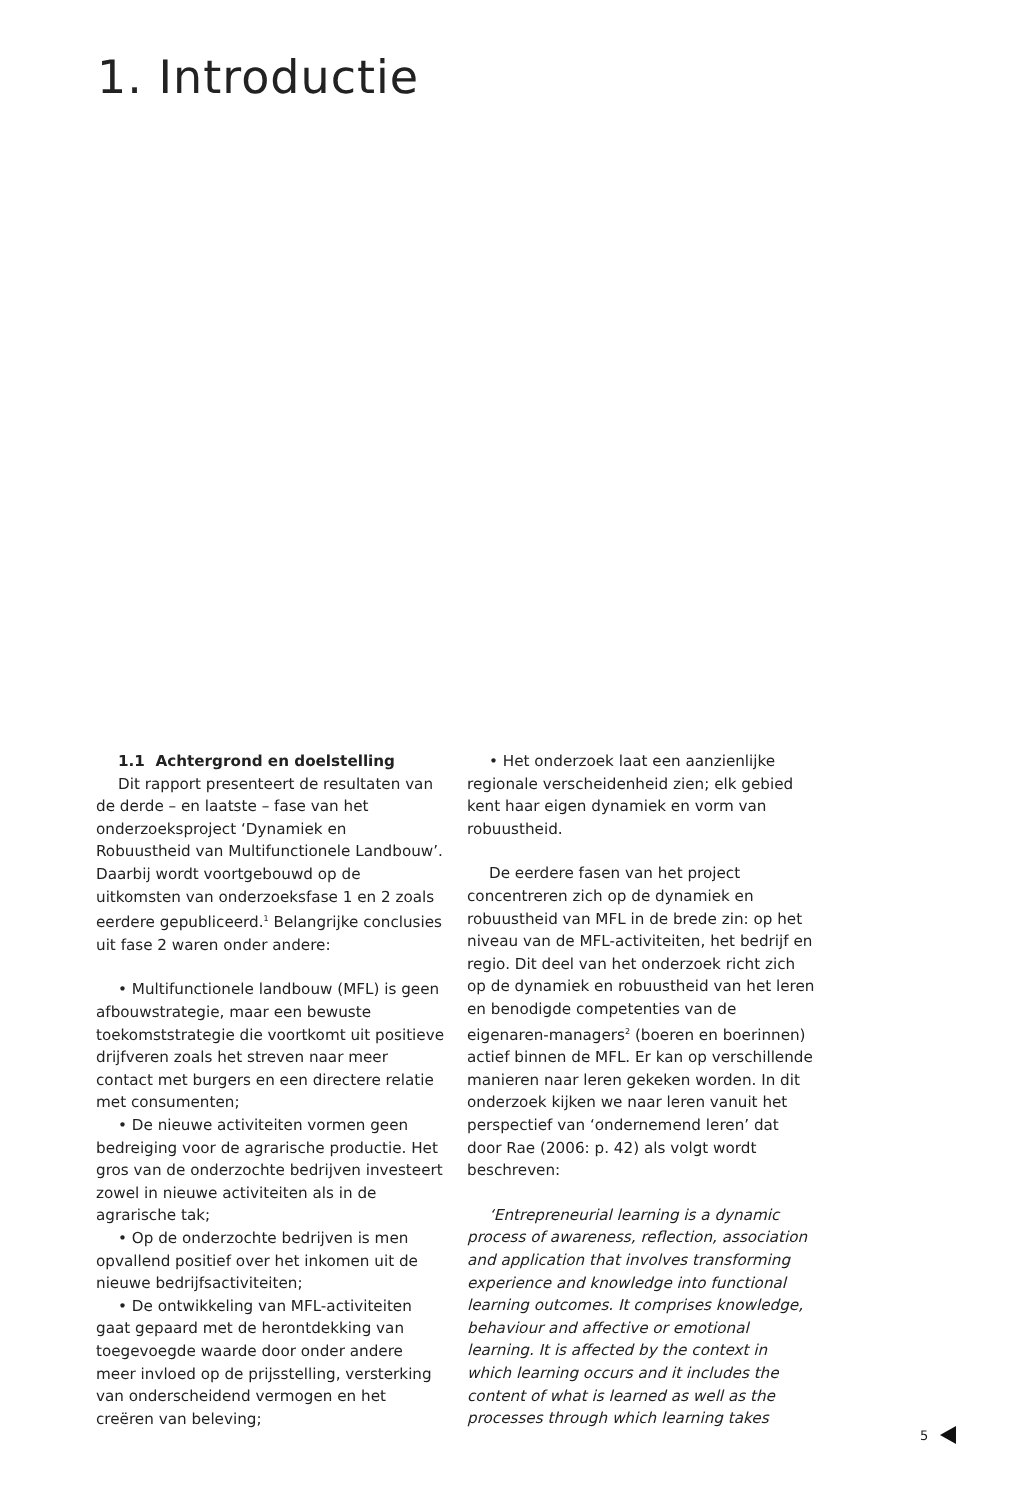1. Introductie
1.1 Achtergrond en doelstelling
Dit rapport presenteert de resultaten van de derde – en laatste – fase van het onderzoeksproject ‘Dynamiek en Robuustheid van Multifunctionele Landbouw’. Daarbij wordt voortgebouwd op de uitkomsten van onderzoeksfase 1 en 2 zoals eerdere gepubliceerd.<sup>1</sup> Belangrijke conclusies uit fase 2 waren onder andere:
• Multifunctionele landbouw (MFL) is geen afbouwstrategie, maar een bewuste toekomststrategie die voortkomt uit positieve drijfveren zoals het streven naar meer contact met burgers en een directere relatie met consumenten;
• De nieuwe activiteiten vormen geen bedreiging voor de agrarische productie. Het gros van de onderzochte bedrijven investeert zowel in nieuwe activiteiten als in de agrarische tak;
• Op de onderzochte bedrijven is men opvallend positief over het inkomen uit de nieuwe bedrijfsactiviteiten;
• De ontwikkeling van MFL-activiteiten gaat gepaard met de herontdekking van toegevoegde waarde door onder andere meer invloed op de prijsstelling, versterking van onderscheidend vermogen en het creëren van beleving;
• Het onderzoek laat een aanzienlijke regionale verscheidenheid zien; elk gebied kent haar eigen dynamiek en vorm van robuustheid.
De eerdere fasen van het project concentreren zich op de dynamiek en robuustheid van MFL in de brede zin: op het niveau van de MFL-activiteiten, het bedrijf en regio. Dit deel van het onderzoek richt zich op de dynamiek en robuustheid van het leren en benodigde competenties van de eigenaren-managers<sup>2</sup> (boeren en boerinnen) actief binnen de MFL. Er kan op verschillende manieren naar leren gekeken worden. In dit onderzoek kijken we naar leren vanuit het perspectief van ‘ondernemend leren’ dat door Rae (2006: p. 42) als volgt wordt beschreven:
‘Entrepreneurial learning is a dynamic process of awareness, reflection, association and application that involves transforming experience and knowledge into functional learning outcomes. It comprises knowledge, behaviour and affective or emotional learning. It is affected by the context in which learning occurs and it includes the content of what is learned as well as the processes through which learning takes
5